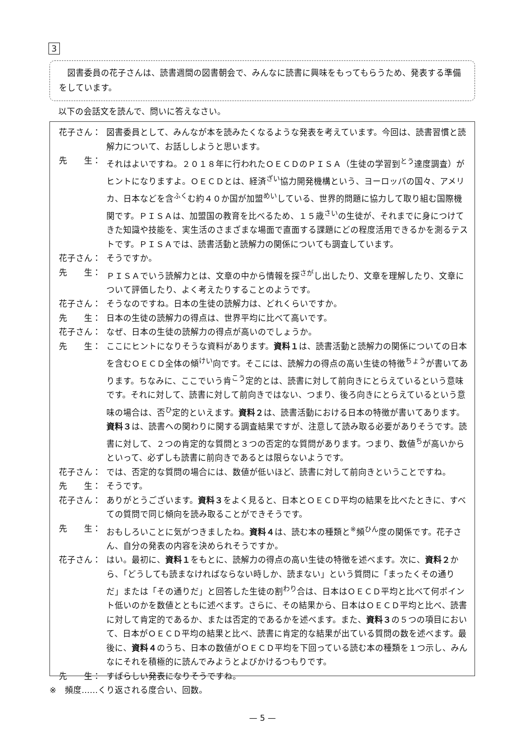3
　図書委員の花子さんは、読書週間の図書朝会で、みんなに読書に興味をもってもらうため、発表する準備をしています。
以下の会話文を読んで、問いに答えなさい。
花子さん： 図書委員として、みんなが本を読みたくなるような発表を考えています。今回は、読書習慣と読解力について、お話ししようと思います。
先　　生： それはよいですね。２０１８年に行われたＯＥＣＤのＰＩＳＡ（生徒の学習到<sup>とう</sup>達度調査）がヒントになりますよ。ＯＥＣＤとは、経済<sup>ざい</sup>協力開発機構という、ヨーロッパの国々、アメリカ、日本などを含<sup>ふく</sup>む約４０か国が加盟<sup>めい</sup>している、世界的問題に協力して取り組む国際機関です。ＰＩＳＡは、加盟国の教育を比べるため、１５歳<sup>さい</sup>の生徒が、それまでに身につけてきた知識や技能を、実生活のさまざまな場面で直面する課題にどの程度活用できるかを測るテストです。ＰＩＳＡでは、読書活動と読解力の関係についても調査しています。
花子さん： そうですか。
先　　生： ＰＩＳＡでいう読解力とは、文章の中から情報を探<sup>さが</sup>し出したり、文章を理解したり、文章について評価したり、よく考えたりすることのようです。
花子さん： そうなのですね。日本の生徒の読解力は、どれくらいですか。
先　　生： 日本の生徒の読解力の得点は、世界平均に比べて高いです。
花子さん： なぜ、日本の生徒の読解力の得点が高いのでしょうか。
先　　生： ここにヒントになりそうな資料があります。資料１は、読書活動と読解力の関係についての日本を含むＯＥＣＤ全体の傾<sup>けい</sup>向です。そこには、読解力の得点の高い生徒の特徴<sup>ちょう</sup>が書いてあります。ちなみに、ここでいう肯<sup>こう</sup>定的とは、読書に対して前向きにとらえているという意味です。それに対して、読書に対して前向きではない、つまり、後ろ向きにとらえているという意味の場合は、否<sup>ひ</sup>定的といえます。資料２は、読書活動における日本の特徴が書いてあります。資料３は、読書への関わりに関する調査結果ですが、注意して読み取る必要がありそうです。読書に対して、２つの肯定的な質問と３つの否定的な質問があります。つまり、数値<sup>ち</sup>が高いからといって、必ずしも読書に前向きであるとは限らないようです。
花子さん： では、否定的な質問の場合には、数値が低いほど、読書に対して前向きということですね。
先　　生： そうです。
花子さん： ありがとうございます。資料３をよく見ると、日本とＯＥＣＤ平均の結果を比べたときに、すべての質問で同じ傾向を読み取ることができそうです。
先　　生： おもしろいことに気がつきましたね。資料４は、読む本の種類と<sup>※</sup>頻<sup>ひん</sup>度の関係です。花子さん、自分の発表の内容を決められそうですか。
花子さん： はい。最初に、資料１をもとに、読解力の得点の高い生徒の特徴を述べます。次に、資料２から、「どうしても読まなければならない時しか、読まない」という質問に「まったくその通りだ」または「その通りだ」と回答した生徒の割<sup>わり</sup>合は、日本はＯＥＣＤ平均と比べて何ポイント低いのかを数値とともに述べます。さらに、その結果から、日本はＯＥＣＤ平均と比べ、読書に対して肯定的であるか、または否定的であるかを述べます。また、資料３の５つの項目において、日本がＯＥＣＤ平均の結果と比べ、読書に肯定的な結果が出ている質問の数を述べます。最後に、資料４のうち、日本の数値がＯＥＣＤ平均を下回っている読む本の種類を１つ示し、みんなにそれを積極的に読んでみようとよびかけるつもりです。
先　　生： すばらしい発表になりそうですね。
※　頻度……くり返される度合い、回数。
— 5 —